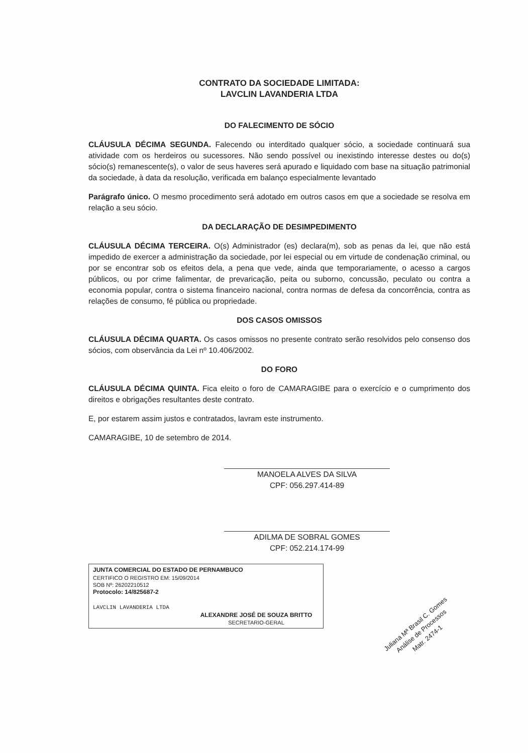CONTRATO DA SOCIEDADE LIMITADA:
LAVCLIN LAVANDERIA LTDA
DO FALECIMENTO DE SÓCIO
CLÁUSULA DÉCIMA SEGUNDA. Falecendo ou interditado qualquer sócio, a sociedade continuará sua atividade com os herdeiros ou sucessores. Não sendo possível ou inexistindo interesse destes ou do(s) sócio(s) remanescente(s), o valor de seus haveres será apurado e liquidado com base na situação patrimonial da sociedade, à data da resolução, verificada em balanço especialmente levantado
Parágrafo único. O mesmo procedimento será adotado em outros casos em que a sociedade se resolva em relação a seu sócio.
DA DECLARAÇÃO DE DESIMPEDIMENTO
CLÁUSULA DÉCIMA TERCEIRA. O(s) Administrador (es) declara(m), sob as penas da lei, que não está impedido de exercer a administração da sociedade, por lei especial ou em virtude de condenação criminal, ou por se encontrar sob os efeitos dela, a pena que vede, ainda que temporariamente, o acesso a cargos públicos, ou por crime falimentar, de prevaricação, peita ou suborno, concussão, peculato ou contra a economia popular, contra o sistema financeiro nacional, contra normas de defesa da concorrência, contra as relações de consumo, fé pública ou propriedade.
DOS CASOS OMISSOS
CLÁUSULA DÉCIMA QUARTA. Os casos omissos no presente contrato serão resolvidos pelo consenso dos sócios, com observância da Lei nº 10.406/2002.
DO FORO
CLÁUSULA DÉCIMA QUINTA. Fica eleito o foro de CAMARAGIBE para o exercício e o cumprimento dos direitos e obrigações resultantes deste contrato.
E, por estarem assim justos e contratados, lavram este instrumento.
CAMARAGIBE, 10 de setembro de 2014.
MANOELA ALVES DA SILVA
CPF: 056.297.414-89
ADILMA DE SOBRAL GOMES
CPF: 052.214.174-99
JUNTA COMERCIAL DO ESTADO DE PERNAMBUCO
CERTIFICO O REGISTRO EM: 15/09/2014
SOB Nº: 26202210512
Protocolo: 14/825687-2
LAVCLIN LAVANDERIA LTDA
ALEXANDRE JOSÉ DE SOUZA BRITTO
SECRETARIO-GERAL
Juliana Mª Brasil C. Gomes
Análise de Processos
Matr. 2474-1